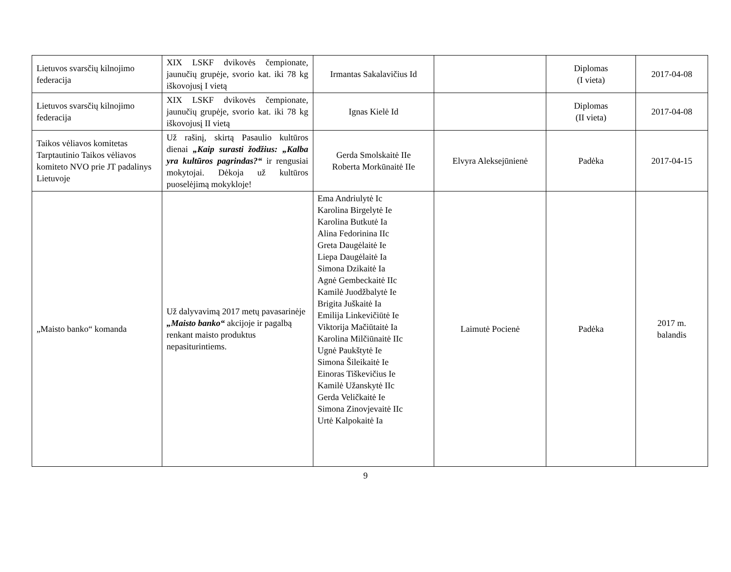| Lietuvos svarsčių kilnojimo federacija | XIX LSKF dvikovės čempionate, jaunučių grupėje, svorio kat. iki 78 kg iškovojusį I vietą | Irmantas Sakalavičius Id | | Diplomas (I vieta) | 2017-04-08 |
| Lietuvos svarsčių kilnojimo federacija | XIX LSKF dvikovės čempionate, jaunučių grupėje, svorio kat. iki 78 kg iškovojusį II vietą | Ignas Kielė Id | | Diplomas (II vieta) | 2017-04-08 |
| Taikos vėliavos komitetas Tarptautinio Taikos vėliavos komiteto NVO prie JT padalinys Lietuvoje | Už rašinį, skirtą Pasaulio kultūros dienai „Kaip surasti žodžius: „Kalba yra kultūros pagrindas?“ ir rengusiai mokytojai. Dėkoja už kultūros puoselėjimą mokykloje! | Gerda Smolskaitė IIe Roberta Morkūnaitė IIe | Elvyra Aleksejūnienė | Padėka | 2017-04-15 |
| „Maisto banko“ komanda | Už dalyvavimą 2017 metų pavasarinėje „Maisto banko“ akcijoje ir pagalbą renkant maisto produktus nepasiturintiems. | Ema Andriulytė Ic Karolina Birgelytė Ie Karolina Butkutė Ia Alina Fedorinina IIc Greta Daugėlaitė Ie Liepa Daugėlaitė Ia Simona Dzikaitė Ia Agnė Gembeckaitė IIc Kamilė Juodžbalytė Ie Brigita Juškaitė Ia Emilija Linkevičiūtė Ie Viktorija Mačiūtaitė Ia Karolina Milčiūnaitė IIc Ugnė Paukštytė Ie Simona Šileikaitė Ie Einoras Tiškevičius Ie Kamilė Užanskytė IIc Gerda Veličkaitė Ie Simona Zinovjevaitė IIc Urtė Kalpokaitė Ia | Laimutė Pocienė | Padėka | 2017 m. balandis |
9